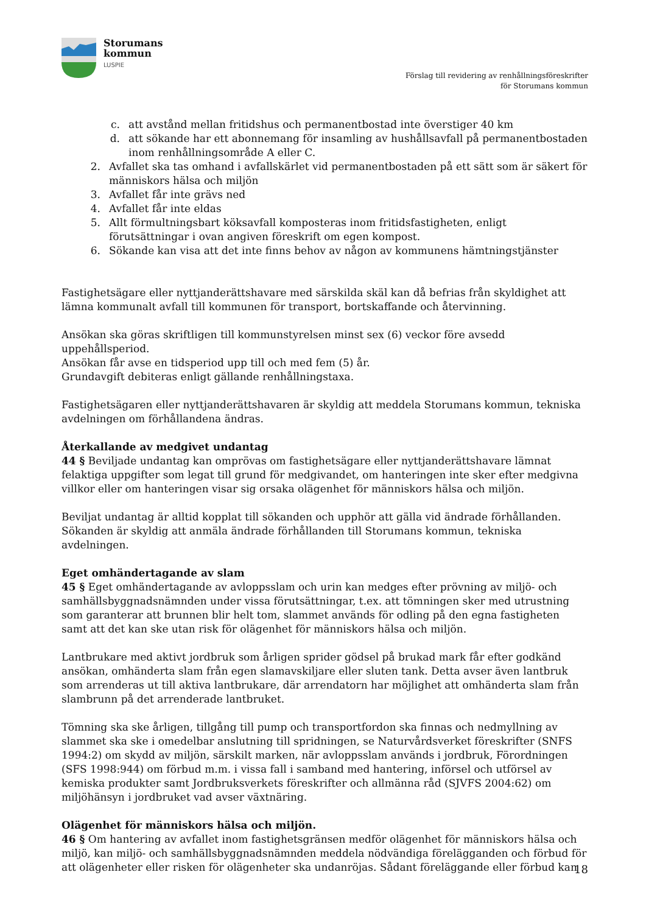Storumans
kommun
LUSPIE
Förslag till revidering av renhållningsföreskrifter
för Storumans kommun
c. att avstånd mellan fritidshus och permanentbostad inte överstiger 40 km
d. att sökande har ett abonnemang för insamling av hushållsavfall på permanentbostaden inom renhållningsområde A eller C.
2. Avfallet ska tas omhand i avfallskärlet vid permanentbostaden på ett sätt som är säkert för människors hälsa och miljön
3. Avfallet får inte grävs ned
4. Avfallet får inte eldas
5. Allt förmultningsbart köksavfall komposteras inom fritidsfastigheten, enligt förutsättningar i ovan angiven föreskrift om egen kompost.
6. Sökande kan visa att det inte finns behov av någon av kommunens hämtningstjänster
Fastighetsägare eller nyttjanderättshavare med särskilda skäl kan då befrias från skyldighet att lämna kommunalt avfall till kommunen för transport, bortskaffande och återvinning.
Ansökan ska göras skriftligen till kommunstyrelsen minst sex (6) veckor före avsedd uppehållsperiod.
Ansökan får avse en tidsperiod upp till och med fem (5) år.
Grundavgift debiteras enligt gällande renhållningstaxa.
Fastighetsägaren eller nyttjanderättshavaren är skyldig att meddela Storumans kommun, tekniska avdelningen om förhållandena ändras.
Återkallande av medgivet undantag
44 § Beviljade undantag kan omprövas om fastighetsägare eller nyttjanderättshavare lämnat felaktiga uppgifter som legat till grund för medgivandet, om hanteringen inte sker efter medgivna villkor eller om hanteringen visar sig orsaka olägenhet för människors hälsa och miljön.
Beviljat undantag är alltid kopplat till sökanden och upphör att gälla vid ändrade förhållanden. Sökanden är skyldig att anmäla ändrade förhållanden till Storumans kommun, tekniska avdelningen.
Eget omhändertagande av slam
45 § Eget omhändertagande av avloppsslam och urin kan medges efter prövning av miljö- och samhällsbyggnadsnämnden under vissa förutsättningar, t.ex. att tömningen sker med utrustning som garanterar att brunnen blir helt tom, slammet används för odling på den egna fastigheten samt att det kan ske utan risk för olägenhet för människors hälsa och miljön.
Lantbrukare med aktivt jordbruk som årligen sprider gödsel på brukad mark får efter godkänd ansökan, omhänderta slam från egen slamavskiljare eller sluten tank. Detta avser även lantbruk som arrenderas ut till aktiva lantbrukare, där arrendatorn har möjlighet att omhänderta slam från slambrunn på det arrenderade lantbruket.
Tömning ska ske årligen, tillgång till pump och transportfordon ska finnas och nedmyllning av slammet ska ske i omedelbar anslutning till spridningen, se Naturvårdsverket föreskrifter (SNFS 1994:2) om skydd av miljön, särskilt marken, när avloppsslam används i jordbruk, Förordningen (SFS 1998:944) om förbud m.m. i vissa fall i samband med hantering, införsel och utförsel av kemiska produkter samt Jordbruksverkets föreskrifter och allmänna råd (SJVFS 2004:62) om miljöhänsyn i jordbruket vad avser växtnäring.
Olägenhet för människors hälsa och miljön.
46 § Om hantering av avfallet inom fastighetsgränsen medför olägenhet för människors hälsa och miljö, kan miljö- och samhällsbyggnadsnämnden meddela nödvändiga förelägganden och förbud för att olägenheter eller risken för olägenheter ska undanröjas. Sådant föreläggande eller förbud kan
18